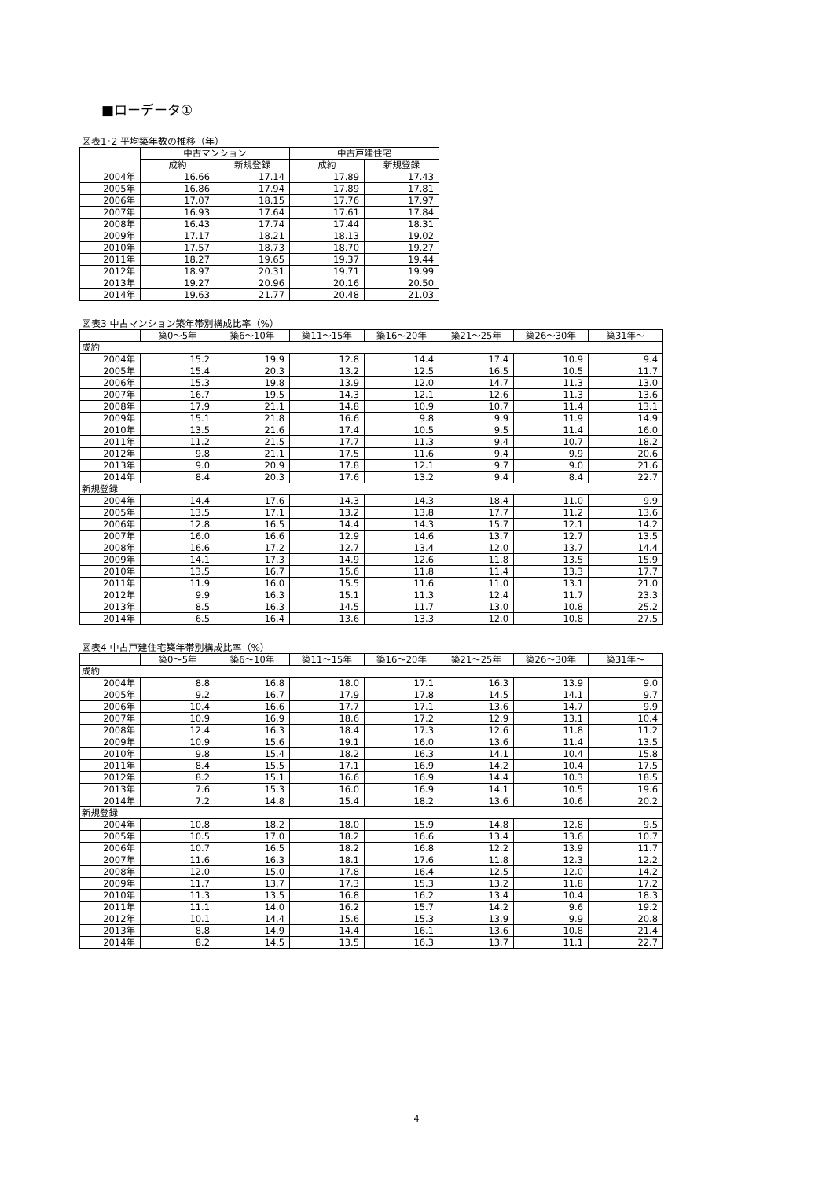■ローデータ①
図表1･2 平均築年数の推移（年）
| | 中古マンション | | 中古戸建住宅 | |
| --- | --- | --- | --- | --- |
| | 成約 | 新規登録 | 成約 | 新規登録 |
| 2004年 | 16.66 | 17.14 | 17.89 | 17.43 |
| 2005年 | 16.86 | 17.94 | 17.89 | 17.81 |
| 2006年 | 17.07 | 18.15 | 17.76 | 17.97 |
| 2007年 | 16.93 | 17.64 | 17.61 | 17.84 |
| 2008年 | 16.43 | 17.74 | 17.44 | 18.31 |
| 2009年 | 17.17 | 18.21 | 18.13 | 19.02 |
| 2010年 | 17.57 | 18.73 | 18.70 | 19.27 |
| 2011年 | 18.27 | 19.65 | 19.37 | 19.44 |
| 2012年 | 18.97 | 20.31 | 19.71 | 19.99 |
| 2013年 | 19.27 | 20.96 | 20.16 | 20.50 |
| 2014年 | 19.63 | 21.77 | 20.48 | 21.03 |
図表3 中古マンション築年帯別構成比率（%）
| | 築0～5年 | 築6～10年 | 築11～15年 | 築16～20年 | 築21～25年 | 築26～30年 | 築31年～ |
| --- | --- | --- | --- | --- | --- | --- | --- |
| 成約 | | | | | | | |
| 2004年 | 15.2 | 19.9 | 12.8 | 14.4 | 17.4 | 10.9 | 9.4 |
| 2005年 | 15.4 | 20.3 | 13.2 | 12.5 | 16.5 | 10.5 | 11.7 |
| 2006年 | 15.3 | 19.8 | 13.9 | 12.0 | 14.7 | 11.3 | 13.0 |
| 2007年 | 16.7 | 19.5 | 14.3 | 12.1 | 12.6 | 11.3 | 13.6 |
| 2008年 | 17.9 | 21.1 | 14.8 | 10.9 | 10.7 | 11.4 | 13.1 |
| 2009年 | 15.1 | 21.8 | 16.6 | 9.8 | 9.9 | 11.9 | 14.9 |
| 2010年 | 13.5 | 21.6 | 17.4 | 10.5 | 9.5 | 11.4 | 16.0 |
| 2011年 | 11.2 | 21.5 | 17.7 | 11.3 | 9.4 | 10.7 | 18.2 |
| 2012年 | 9.8 | 21.1 | 17.5 | 11.6 | 9.4 | 9.9 | 20.6 |
| 2013年 | 9.0 | 20.9 | 17.8 | 12.1 | 9.7 | 9.0 | 21.6 |
| 2014年 | 8.4 | 20.3 | 17.6 | 13.2 | 9.4 | 8.4 | 22.7 |
| 新規登録 | | | | | | | |
| 2004年 | 14.4 | 17.6 | 14.3 | 14.3 | 18.4 | 11.0 | 9.9 |
| 2005年 | 13.5 | 17.1 | 13.2 | 13.8 | 17.7 | 11.2 | 13.6 |
| 2006年 | 12.8 | 16.5 | 14.4 | 14.3 | 15.7 | 12.1 | 14.2 |
| 2007年 | 16.0 | 16.6 | 12.9 | 14.6 | 13.7 | 12.7 | 13.5 |
| 2008年 | 16.6 | 17.2 | 12.7 | 13.4 | 12.0 | 13.7 | 14.4 |
| 2009年 | 14.1 | 17.3 | 14.9 | 12.6 | 11.8 | 13.5 | 15.9 |
| 2010年 | 13.5 | 16.7 | 15.6 | 11.8 | 11.4 | 13.3 | 17.7 |
| 2011年 | 11.9 | 16.0 | 15.5 | 11.6 | 11.0 | 13.1 | 21.0 |
| 2012年 | 9.9 | 16.3 | 15.1 | 11.3 | 12.4 | 11.7 | 23.3 |
| 2013年 | 8.5 | 16.3 | 14.5 | 11.7 | 13.0 | 10.8 | 25.2 |
| 2014年 | 6.5 | 16.4 | 13.6 | 13.3 | 12.0 | 10.8 | 27.5 |
図表4 中古戸建住宅築年帯別構成比率（%）
| | 築0～5年 | 築6～10年 | 築11～15年 | 築16～20年 | 築21～25年 | 築26～30年 | 築31年～ |
| --- | --- | --- | --- | --- | --- | --- | --- |
| 成約 | | | | | | | |
| 2004年 | 8.8 | 16.8 | 18.0 | 17.1 | 16.3 | 13.9 | 9.0 |
| 2005年 | 9.2 | 16.7 | 17.9 | 17.8 | 14.5 | 14.1 | 9.7 |
| 2006年 | 10.4 | 16.6 | 17.7 | 17.1 | 13.6 | 14.7 | 9.9 |
| 2007年 | 10.9 | 16.9 | 18.6 | 17.2 | 12.9 | 13.1 | 10.4 |
| 2008年 | 12.4 | 16.3 | 18.4 | 17.3 | 12.6 | 11.8 | 11.2 |
| 2009年 | 10.9 | 15.6 | 19.1 | 16.0 | 13.6 | 11.4 | 13.5 |
| 2010年 | 9.8 | 15.4 | 18.2 | 16.3 | 14.1 | 10.4 | 15.8 |
| 2011年 | 8.4 | 15.5 | 17.1 | 16.9 | 14.2 | 10.4 | 17.5 |
| 2012年 | 8.2 | 15.1 | 16.6 | 16.9 | 14.4 | 10.3 | 18.5 |
| 2013年 | 7.6 | 15.3 | 16.0 | 16.9 | 14.1 | 10.5 | 19.6 |
| 2014年 | 7.2 | 14.8 | 15.4 | 18.2 | 13.6 | 10.6 | 20.2 |
| 新規登録 | | | | | | | |
| 2004年 | 10.8 | 18.2 | 18.0 | 15.9 | 14.8 | 12.8 | 9.5 |
| 2005年 | 10.5 | 17.0 | 18.2 | 16.6 | 13.4 | 13.6 | 10.7 |
| 2006年 | 10.7 | 16.5 | 18.2 | 16.8 | 12.2 | 13.9 | 11.7 |
| 2007年 | 11.6 | 16.3 | 18.1 | 17.6 | 11.8 | 12.3 | 12.2 |
| 2008年 | 12.0 | 15.0 | 17.8 | 16.4 | 12.5 | 12.0 | 14.2 |
| 2009年 | 11.7 | 13.7 | 17.3 | 15.3 | 13.2 | 11.8 | 17.2 |
| 2010年 | 11.3 | 13.5 | 16.8 | 16.2 | 13.4 | 10.4 | 18.3 |
| 2011年 | 11.1 | 14.0 | 16.2 | 15.7 | 14.2 | 9.6 | 19.2 |
| 2012年 | 10.1 | 14.4 | 15.6 | 15.3 | 13.9 | 9.9 | 20.8 |
| 2013年 | 8.8 | 14.9 | 14.4 | 16.1 | 13.6 | 10.8 | 21.4 |
| 2014年 | 8.2 | 14.5 | 13.5 | 16.3 | 13.7 | 11.1 | 22.7 |
4